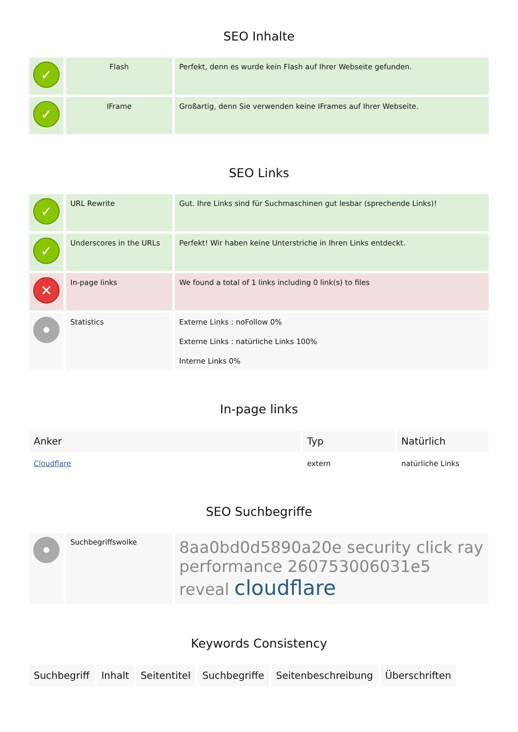SEO Inhalte
| ✓ | Flash | Perfekt, denn es wurde kein Flash auf Ihrer Webseite gefunden. |
| ✓ | IFrame | Großartig, denn Sie verwenden keine IFrames auf Ihrer Webseite. |
SEO Links
| ✓ | URL Rewrite | Gut. Ihre Links sind für Suchmaschinen gut lesbar (sprechende Links)! |
| ✓ | Underscores in the URLs | Perfekt! Wir haben keine Unterstriche in Ihren Links entdeckt. |
| ✕ | In-page links | We found a total of 1 links including 0 link(s) to files |
| | Statistics | Externe Links : noFollow 0% Externe Links : natürliche Links 100% Interne Links 0% |
In-page links
| Anker | Typ | Natürlich |
| --- | --- | --- |
| Cloudflare | extern | natürliche Links |
SEO Suchbegriffe
| | Suchbegriffswolke | 8aa0bd0d5890a20e security click ray performance 260753006031e5 reveal cloudflare |
Keywords Consistency
| Suchbegriff | Inhalt | Seitentitel | Suchbegriffe | Seitenbeschreibung | Überschriften |
| --- | --- | --- | --- | --- | --- |